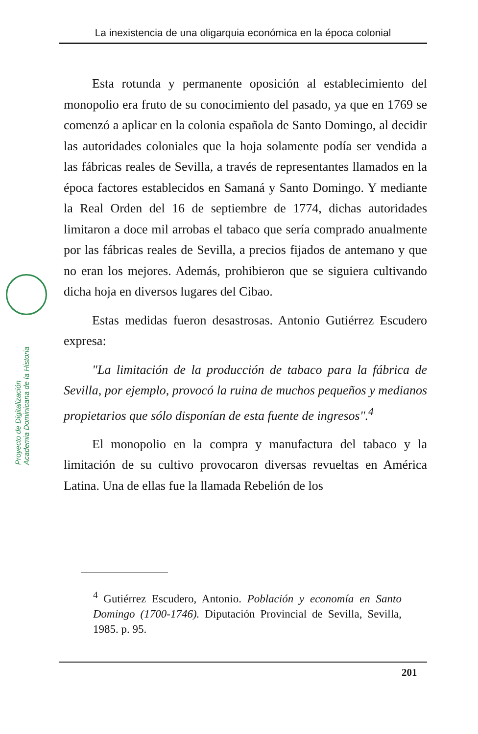La inexistencia de una oligarquia económica en la época colonial
Proyecto de Digitalización
Academia Dominicana de la Historia
Esta rotunda y permanente oposición al establecimiento del monopolio era fruto de su conocimiento del pasado, ya que en 1769 se comenzó a aplicar en la colonia española de Santo Domingo, al decidir las autoridades coloniales que la hoja solamente podía ser vendida a las fábricas reales de Sevilla, a través de representantes llamados en la época factores establecidos en Samaná y Santo Domingo. Y mediante la Real Orden del 16 de septiembre de 1774, dichas autoridades limitaron a doce mil arrobas el tabaco que sería comprado anualmente por las fábricas reales de Sevilla, a precios fijados de antemano y que no eran los mejores. Además, prohibieron que se siguiera cultivando dicha hoja en diversos lugares del Cibao.
Estas medidas fueron desastrosas. Antonio Gutiérrez Escudero expresa:
"La limitación de la producción de tabaco para la fábrica de Sevilla, por ejemplo, provocó la ruina de muchos pequeños y medianos propietarios que sólo disponían de esta fuente de ingresos".<sup>4</sup>
El monopolio en la compra y manufactura del tabaco y la limitación de su cultivo provocaron diversas revueltas en América Latina. Una de ellas fue la llamada Rebelión de los
<sup>4</sup> Gutiérrez Escudero, Antonio. Población y economía en Santo Domingo (1700-1746). Diputación Provincial de Sevilla, Sevilla, 1985. p. 95.
201